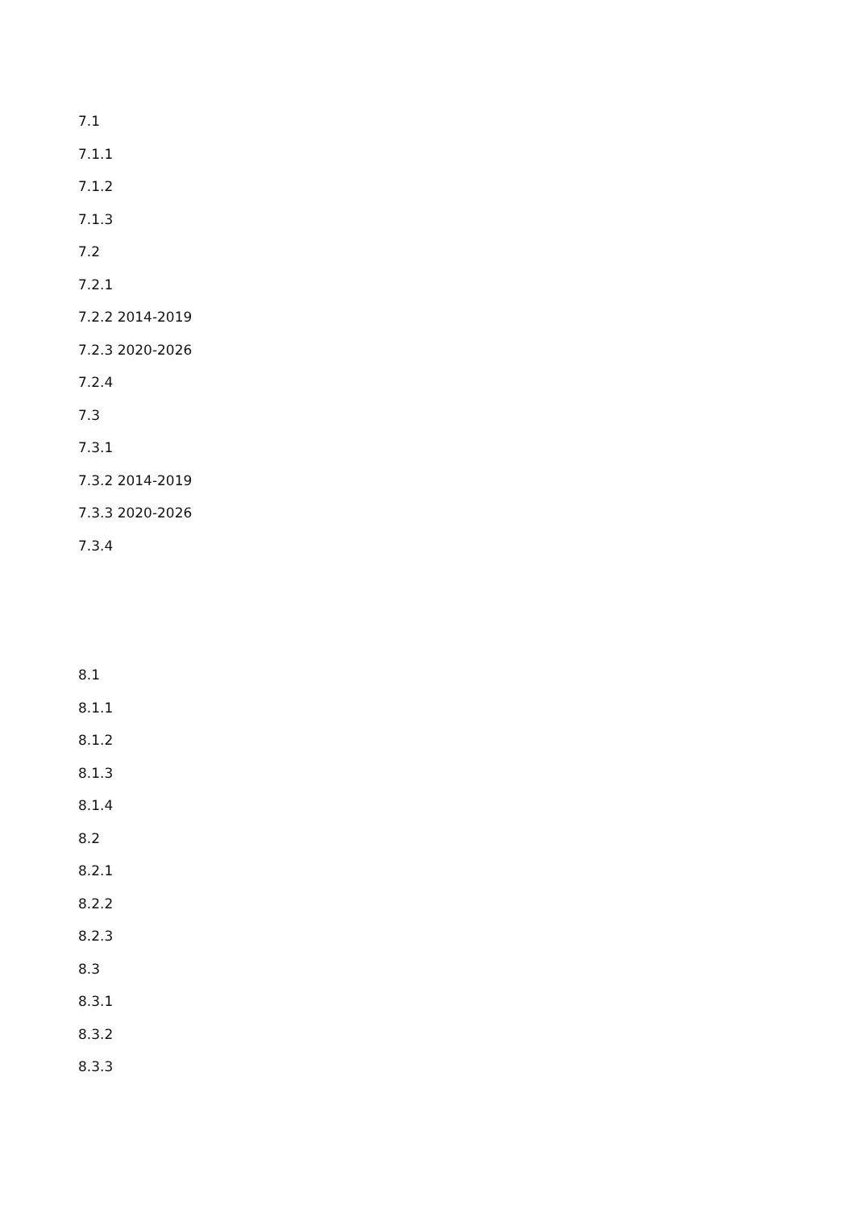7.1
7.1.1
7.1.2
7.1.3
7.2
7.2.1
7.2.2 2014-2019
7.2.3 2020-2026
7.2.4
7.3
7.3.1
7.3.2 2014-2019
7.3.3 2020-2026
7.3.4
8.1
8.1.1
8.1.2
8.1.3
8.1.4
8.2
8.2.1
8.2.2
8.2.3
8.3
8.3.1
8.3.2
8.3.3